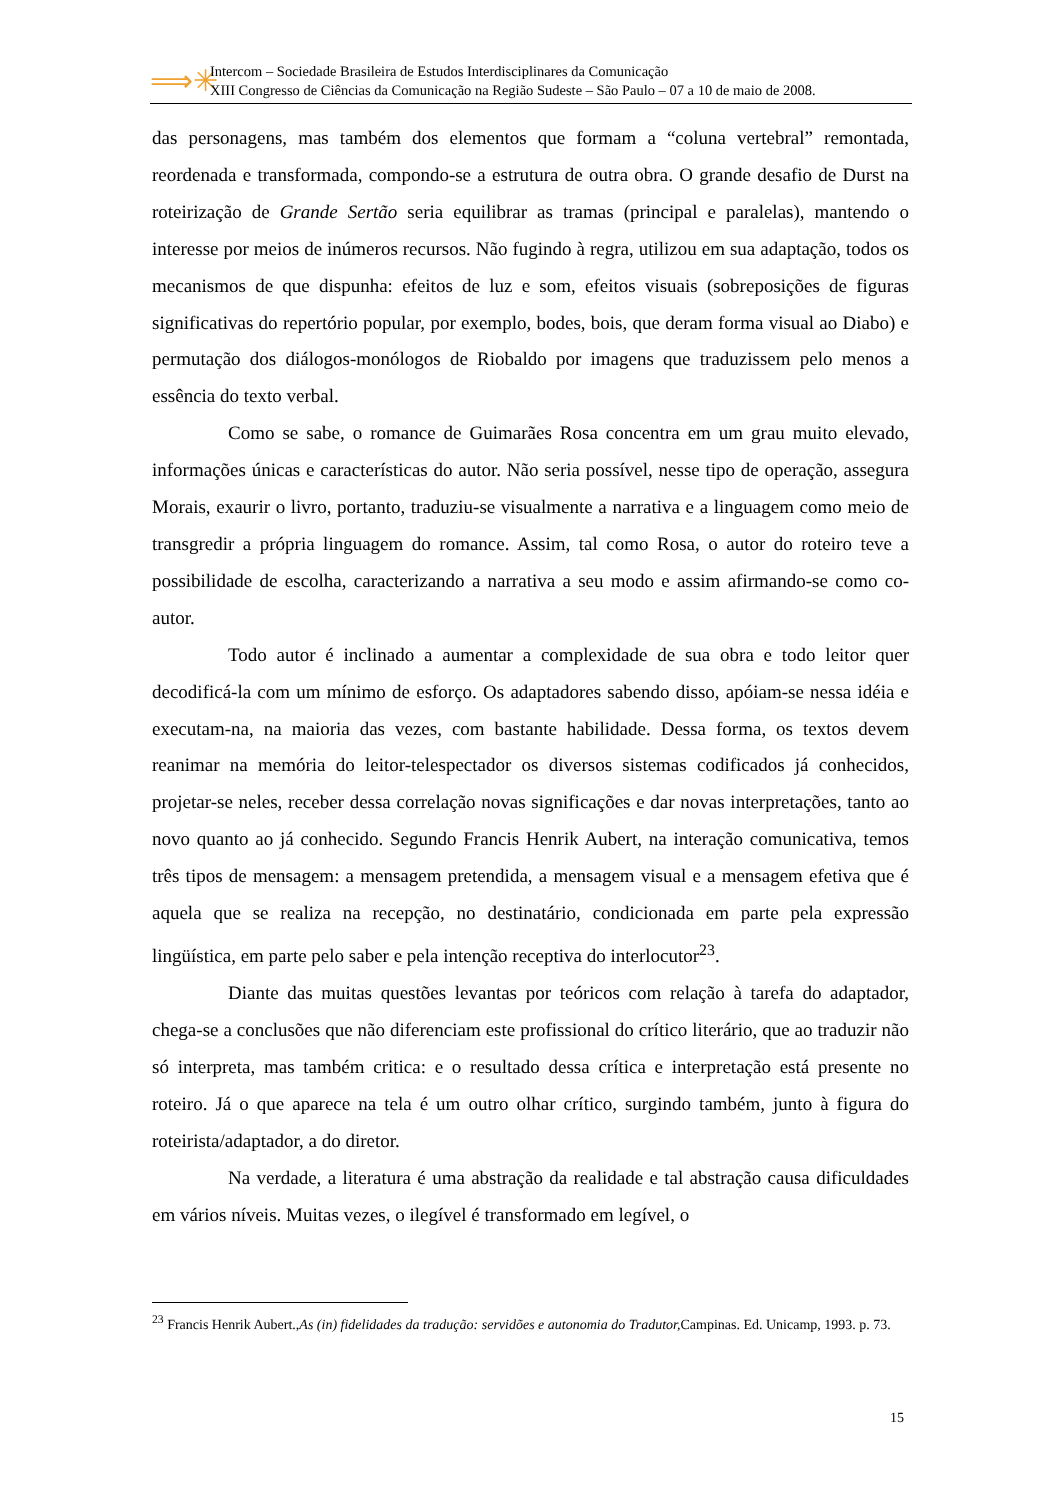⟹✳
Intercom – Sociedade Brasileira de Estudos Interdisciplinares da Comunicação
XIII Congresso de Ciências da Comunicação na Região Sudeste – São Paulo – 07 a 10 de maio de 2008.
das personagens, mas também dos elementos que formam a “coluna vertebral” remontada, reordenada e transformada, compondo-se a estrutura de outra obra. O grande desafio de Durst na roteirização de Grande Sertão seria equilibrar as tramas (principal e paralelas), mantendo o interesse por meios de inúmeros recursos. Não fugindo à regra, utilizou em sua adaptação, todos os mecanismos de que dispunha: efeitos de luz e som, efeitos visuais (sobreposições de figuras significativas do repertório popular, por exemplo, bodes, bois, que deram forma visual ao Diabo) e permutação dos diálogos-monólogos de Riobaldo por imagens que traduzissem pelo menos a essência do texto verbal.
Como se sabe, o romance de Guimarães Rosa concentra em um grau muito elevado, informações únicas e características do autor. Não seria possível, nesse tipo de operação, assegura Morais, exaurir o livro, portanto, traduziu-se visualmente a narrativa e a linguagem como meio de transgredir a própria linguagem do romance. Assim, tal como Rosa, o autor do roteiro teve a possibilidade de escolha, caracterizando a narrativa a seu modo e assim afirmando-se como co- autor.
Todo autor é inclinado a aumentar a complexidade de sua obra e todo leitor quer decodificá-la com um mínimo de esforço. Os adaptadores sabendo disso, apóiam-se nessa idéia e executam-na, na maioria das vezes, com bastante habilidade. Dessa forma, os textos devem reanimar na memória do leitor-telespectador os diversos sistemas codificados já conhecidos, projetar-se neles, receber dessa correlação novas significações e dar novas interpretações, tanto ao novo quanto ao já conhecido. Segundo Francis Henrik Aubert, na interação comunicativa, temos três tipos de mensagem: a mensagem pretendida, a mensagem visual e a mensagem efetiva que é aquela que se realiza na recepção, no destinatário, condicionada em parte pela expressão lingüística, em parte pelo saber e pela intenção receptiva do interlocutor<sup>23</sup>.
Diante das muitas questões levantas por teóricos com relação à tarefa do adaptador, chega-se a conclusões que não diferenciam este profissional do crítico literário, que ao traduzir não só interpreta, mas também critica: e o resultado dessa crítica e interpretação está presente no roteiro. Já o que aparece na tela é um outro olhar crítico, surgindo também, junto à figura do roteirista/adaptador, a do diretor.
Na verdade, a literatura é uma abstração da realidade e tal abstração causa dificuldades em vários níveis. Muitas vezes, o ilegível é transformado em legível, o
<sup>23</sup> Francis Henrik Aubert.,As (in) fidelidades da tradução: servidões e autonomia do Tradutor, Campinas. Ed. Unicamp, 1993. p. 73.
15